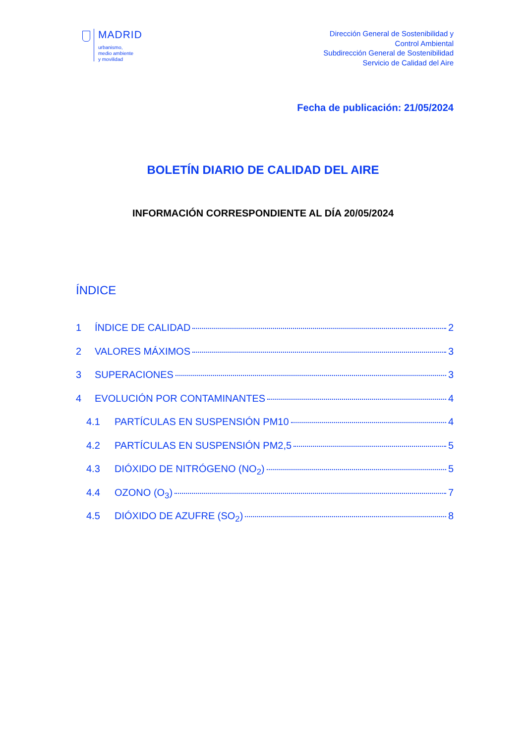MADRID
urbanismo,
medio ambiente
y movilidad
Dirección General de Sostenibilidad y
Control Ambiental
Subdirección General de Sostenibilidad
Servicio de Calidad del Aire
Fecha de publicación: 21/05/2024
BOLETÍN DIARIO DE CALIDAD DEL AIRE
INFORMACIÓN CORRESPONDIENTE AL DÍA 20/05/2024
ÍNDICE
1 ÍNDICE DE CALIDAD 2
2 VALORES MÁXIMOS 3
3 SUPERACIONES 3
4 EVOLUCIÓN POR CONTAMINANTES 4
4.1 PARTÍCULAS EN SUSPENSIÓN PM10 4
4.2 PARTÍCULAS EN SUSPENSIÓN PM2,5 5
4.3 DIÓXIDO DE NITRÓGENO (NO<sub>2</sub>) 5
4.4 OZONO (O<sub>3</sub>) 7
4.5 DIÓXIDO DE AZUFRE (SO<sub>2</sub>) 8